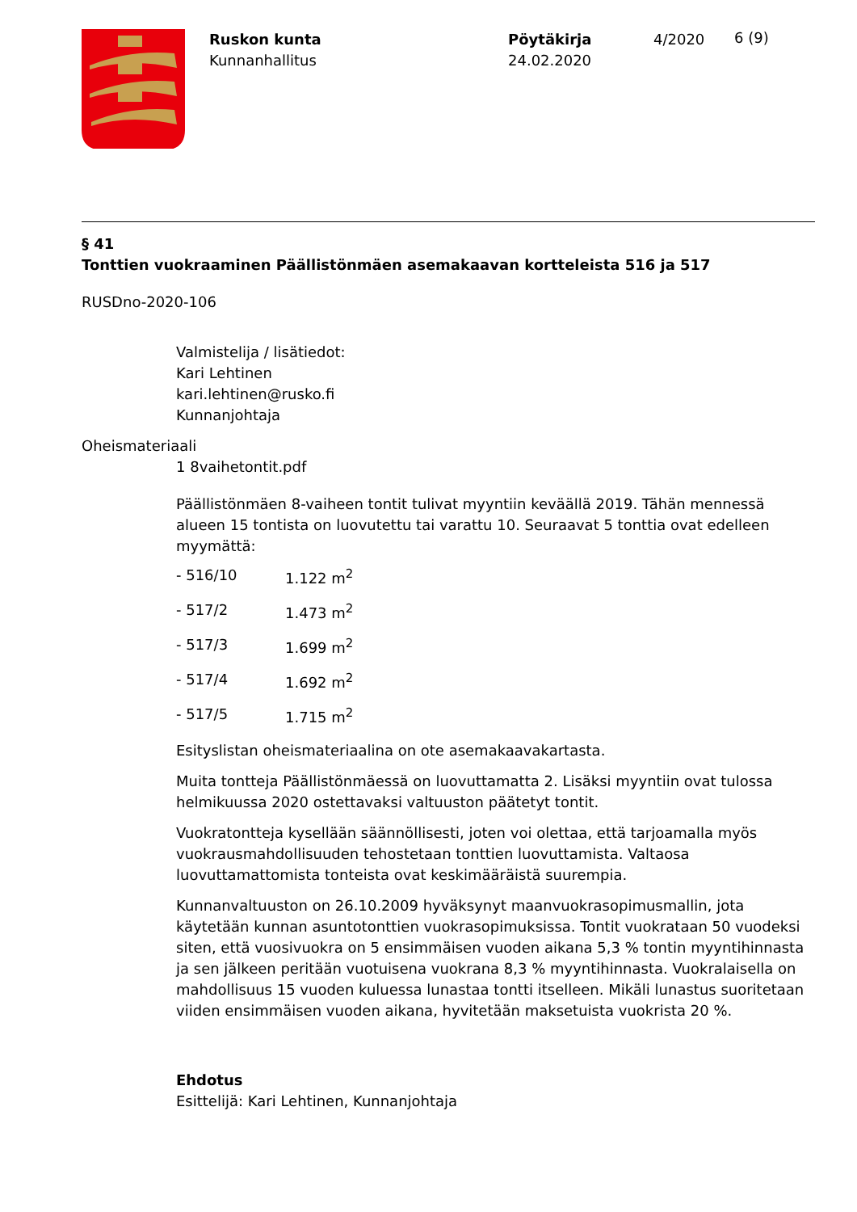Ruskon kunta
Kunnanhallitus
Pöytäkirja
24.02.2020
4/2020
6 (9)
§ 41
Tonttien vuokraaminen Päällistönmäen asemakaavan kortteleista 516 ja 517
RUSDno-2020-106
Valmistelija / lisätiedot:
Kari Lehtinen
kari.lehtinen@rusko.fi
Kunnanjohtaja
Oheismateriaali
1 8vaihetontit.pdf
Päällistönmäen 8-vaiheen tontit tulivat myyntiin keväällä 2019. Tähän mennessä alueen 15 tontista on luovutettu tai varattu 10. Seuraavat 5 tonttia ovat edelleen myymättä:
- 516/10 1.122 m<sup>2</sup>
- 517/2 1.473 m<sup>2</sup>
- 517/3 1.699 m<sup>2</sup>
- 517/4 1.692 m<sup>2</sup>
- 517/5 1.715 m<sup>2</sup>
Esityslistan oheismateriaalina on ote asemakaavakartasta.
Muita tontteja Päällistönmäessä on luovuttamatta 2. Lisäksi myyntiin ovat tulossa helmikuussa 2020 ostettavaksi valtuuston päätetyt tontit.
Vuokratontteja kysellään säännöllisesti, joten voi olettaa, että tarjoamalla myös vuokrausmahdollisuuden tehostetaan tonttien luovuttamista. Valtaosa luovuttamattomista tonteista ovat keskimääräistä suurempia.
Kunnanvaltuuston on 26.10.2009 hyväksynyt maanvuokrasopimusmallin, jota käytetään kunnan asuntotonttien vuokrasopimuksissa. Tontit vuokrataan 50 vuodeksi siten, että vuosivuokra on 5 ensimmäisen vuoden aikana 5,3 % tontin myyntihinnasta ja sen jälkeen peritään vuotuisena vuokrana 8,3 % myyntihinnasta. Vuokralaisella on mahdollisuus 15 vuoden kuluessa lunastaa tontti itselleen. Mikäli lunastus suoritetaan viiden ensimmäisen vuoden aikana, hyvitetään maksetuista vuokrista 20 %.
Ehdotus
Esittelijä: Kari Lehtinen, Kunnanjohtaja